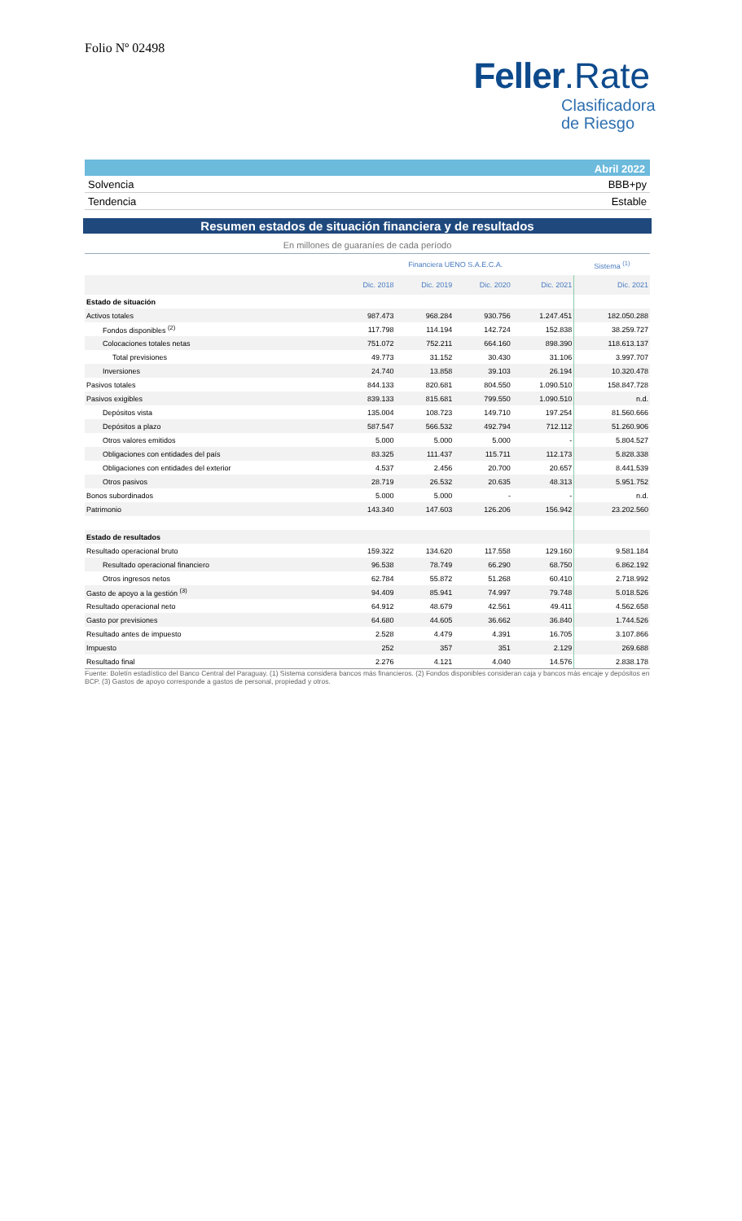Folio Nº 02498
Feller.Rate
Clasificadora
de Riesgo
Abril 2022
| Solvencia | BBB+py |
| Tendencia | Estable |
Resumen estados de situación financiera y de resultados
En millones de guaraníes de cada período
| | Financiera UENO S.A.E.C.A. | | | | Sistema <sup>(1)</sup> |
| --- | --- | --- | --- | --- | --- |
| | Dic. 2018 | Dic. 2019 | Dic. 2020 | Dic. 2021 | Dic. 2021 |
| Estado de situación | | | | | |
| Activos totales | 987.473 | 968.284 | 930.756 | 1.247.451 | 182.050.288 |
| Fondos disponibles <sup>(2)</sup> | 117.798 | 114.194 | 142.724 | 152.838 | 38.259.727 |
| Colocaciones totales netas | 751.072 | 752.211 | 664.160 | 898.390 | 118.613.137 |
| Total previsiones | 49.773 | 31.152 | 30.430 | 31.106 | 3.997.707 |
| Inversiones | 24.740 | 13.858 | 39.103 | 26.194 | 10.320.478 |
| Pasivos totales | 844.133 | 820.681 | 804.550 | 1.090.510 | 158.847.728 |
| Pasivos exigibles | 839.133 | 815.681 | 799.550 | 1.090.510 | n.d. |
| Depósitos vista | 135.004 | 108.723 | 149.710 | 197.254 | 81.560.666 |
| Depósitos a plazo | 587.547 | 566.532 | 492.794 | 712.112 | 51.260.906 |
| Otros valores emitidos | 5.000 | 5.000 | 5.000 | - | 5.804.527 |
| Obligaciones con entidades del país | 83.325 | 111.437 | 115.711 | 112.173 | 5.828.338 |
| Obligaciones con entidades del exterior | 4.537 | 2.456 | 20.700 | 20.657 | 8.441.539 |
| Otros pasivos | 28.719 | 26.532 | 20.635 | 48.313 | 5.951.752 |
| Bonos subordinados | 5.000 | 5.000 | - | - | n.d. |
| Patrimonio | 143.340 | 147.603 | 126.206 | 156.942 | 23.202.560 |
| Estado de resultados | | | | | |
| Resultado operacional bruto | 159.322 | 134.620 | 117.558 | 129.160 | 9.581.184 |
| Resultado operacional financiero | 96.538 | 78.749 | 66.290 | 68.750 | 6.862.192 |
| Otros ingresos netos | 62.784 | 55.872 | 51.268 | 60.410 | 2.718.992 |
| Gasto de apoyo a la gestión <sup>(3)</sup> | 94.409 | 85.941 | 74.997 | 79.748 | 5.018.526 |
| Resultado operacional neto | 64.912 | 48.679 | 42.561 | 49.411 | 4.562.658 |
| Gasto por previsiones | 64.680 | 44.605 | 36.662 | 36.840 | 1.744.526 |
| Resultado antes de impuesto | 2.528 | 4.479 | 4.391 | 16.705 | 3.107.866 |
| Impuesto | 252 | 357 | 351 | 2.129 | 269.688 |
| Resultado final | 2.276 | 4.121 | 4.040 | 14.576 | 2.838.178 |
Fuente: Boletín estadístico del Banco Central del Paraguay. (1) Sistema considera bancos más financieros. (2) Fondos disponibles consideran caja y bancos más encaje y depósitos en BCP. (3) Gastos de apoyo corresponde a gastos de personal, propiedad y otros.